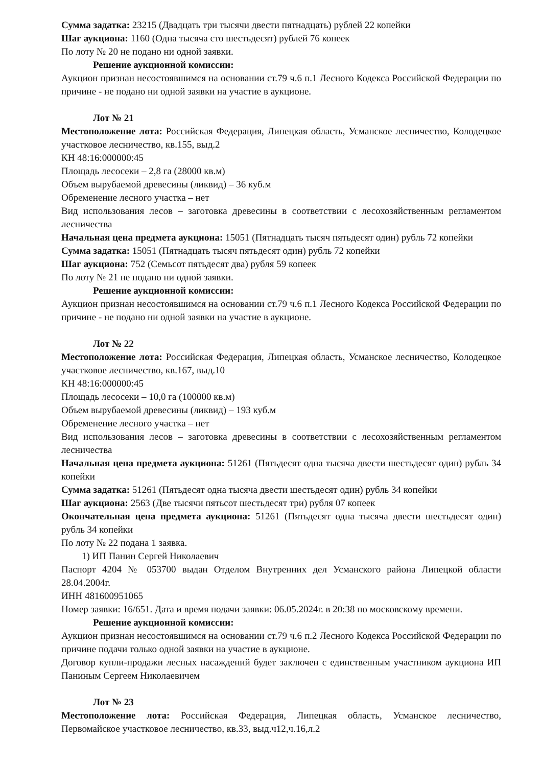Сумма задатка: 23215 (Двадцать три тысячи двести пятнадцать) рублей 22 копейки
Шаг аукциона: 1160 (Одна тысяча сто шестьдесят) рублей 76 копеек
По лоту № 20 не подано ни одной заявки.
Решение аукционной комиссии:
Аукцион признан несостоявшимся на основании ст.79 ч.6 п.1 Лесного Кодекса Российской Федерации по причине - не подано ни одной заявки на участие в аукционе.
Лот № 21
Местоположение лота: Российская Федерация, Липецкая область, Усманское лесничество, Колодецкое участковое лесничество, кв.155, выд.2
КН 48:16:000000:45
Площадь лесосеки – 2,8 га (28000 кв.м)
Объем вырубаемой древесины (ликвид) – 36 куб.м
Обременение лесного участка – нет
Вид использования лесов – заготовка древесины в соответствии с лесохозяйственным регламентом лесничества
Начальная цена предмета аукциона: 15051 (Пятнадцать тысяч пятьдесят один) рубль 72 копейки
Сумма задатка: 15051 (Пятнадцать тысяч пятьдесят один) рубль 72 копейки
Шаг аукциона: 752 (Семьсот пятьдесят два) рубля 59 копеек
По лоту № 21 не подано ни одной заявки.
Решение аукционной комиссии:
Аукцион признан несостоявшимся на основании ст.79 ч.6 п.1 Лесного Кодекса Российской Федерации по причине - не подано ни одной заявки на участие в аукционе.
Лот № 22
Местоположение лота: Российская Федерация, Липецкая область, Усманское лесничество, Колодецкое участковое лесничество, кв.167, выд.10
КН 48:16:000000:45
Площадь лесосеки – 10,0 га (100000 кв.м)
Объем вырубаемой древесины (ликвид) – 193 куб.м
Обременение лесного участка – нет
Вид использования лесов – заготовка древесины в соответствии с лесохозяйственным регламентом лесничества
Начальная цена предмета аукциона: 51261 (Пятьдесят одна тысяча двести шестьдесят один) рубль 34 копейки
Сумма задатка: 51261 (Пятьдесят одна тысяча двести шестьдесят один) рубль 34 копейки
Шаг аукциона: 2563 (Две тысячи пятьсот шестьдесят три) рубля 07 копеек
Окончательная цена предмета аукциона: 51261 (Пятьдесят одна тысяча двести шестьдесят один) рубль 34 копейки
По лоту № 22 подана 1 заявка.
1) ИП Панин Сергей Николаевич
Паспорт 4204 № 053700 выдан Отделом Внутренних дел Усманского района Липецкой области 28.04.2004г.
ИНН 481600951065
Номер заявки: 16/651. Дата и время подачи заявки: 06.05.2024г. в 20:38 по московскому времени.
Решение аукционной комиссии:
Аукцион признан несостоявшимся на основании ст.79 ч.6 п.2 Лесного Кодекса Российской Федерации по причине подачи только одной заявки на участие в аукционе.
Договор купли-продажи лесных насаждений будет заключен с единственным участником аукциона ИП Паниным Сергеем Николаевичем
Лот № 23
Местоположение лота: Российская Федерация, Липецкая область, Усманское лесничество, Первомайское участковое лесничество, кв.33, выд.ч12,ч.16,л.2